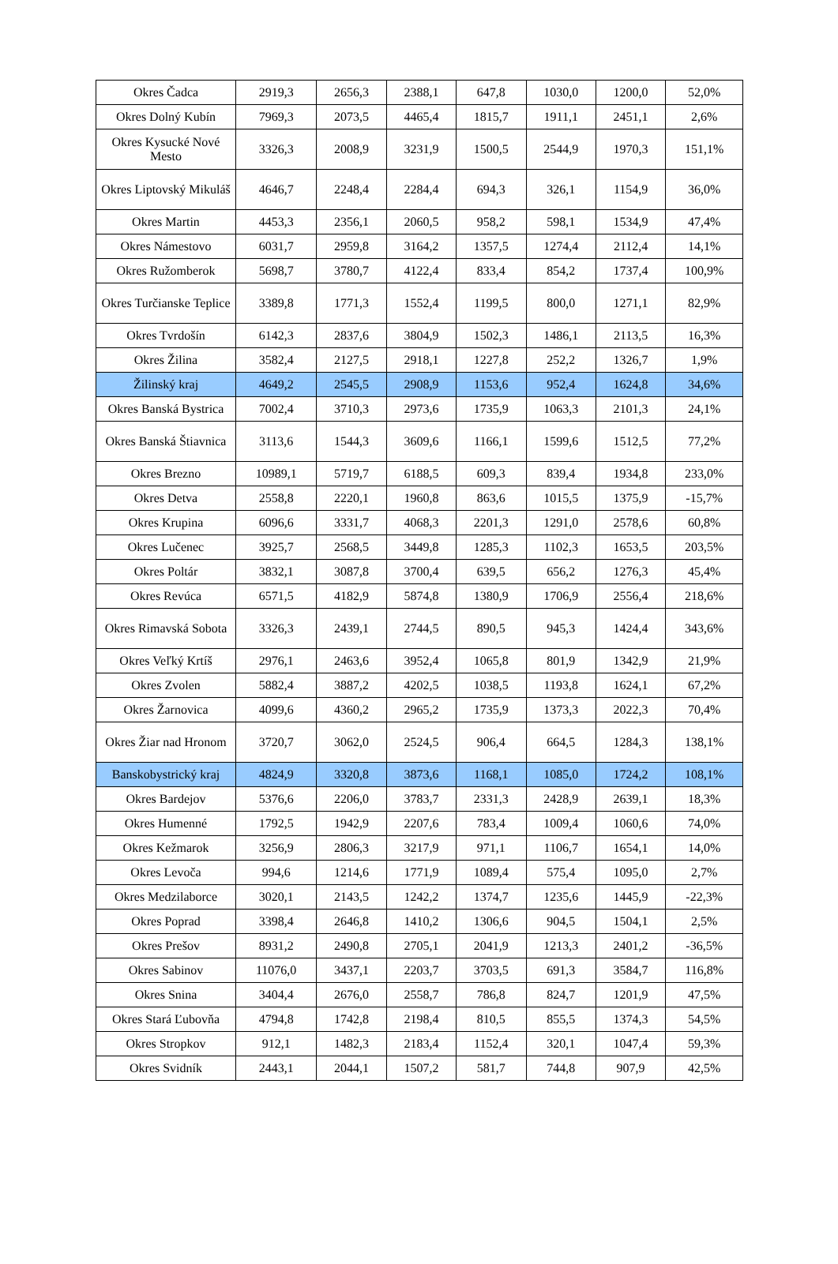| Okres Čadca | 2919,3 | 2656,3 | 2388,1 | 647,8 | 1030,0 | 1200,0 | 52,0% |
| Okres Dolný Kubín | 7969,3 | 2073,5 | 4465,4 | 1815,7 | 1911,1 | 2451,1 | 2,6% |
| Okres Kysucké Nové Mesto | 3326,3 | 2008,9 | 3231,9 | 1500,5 | 2544,9 | 1970,3 | 151,1% |
| Okres Liptovský Mikuláš | 4646,7 | 2248,4 | 2284,4 | 694,3 | 326,1 | 1154,9 | 36,0% |
| Okres Martin | 4453,3 | 2356,1 | 2060,5 | 958,2 | 598,1 | 1534,9 | 47,4% |
| Okres Námestovo | 6031,7 | 2959,8 | 3164,2 | 1357,5 | 1274,4 | 2112,4 | 14,1% |
| Okres Ružomberok | 5698,7 | 3780,7 | 4122,4 | 833,4 | 854,2 | 1737,4 | 100,9% |
| Okres Turčianske Teplice | 3389,8 | 1771,3 | 1552,4 | 1199,5 | 800,0 | 1271,1 | 82,9% |
| Okres Tvrdošín | 6142,3 | 2837,6 | 3804,9 | 1502,3 | 1486,1 | 2113,5 | 16,3% |
| Okres Žilina | 3582,4 | 2127,5 | 2918,1 | 1227,8 | 252,2 | 1326,7 | 1,9% |
| Žilinský kraj | 4649,2 | 2545,5 | 2908,9 | 1153,6 | 952,4 | 1624,8 | 34,6% |
| Okres Banská Bystrica | 7002,4 | 3710,3 | 2973,6 | 1735,9 | 1063,3 | 2101,3 | 24,1% |
| Okres Banská Štiavnica | 3113,6 | 1544,3 | 3609,6 | 1166,1 | 1599,6 | 1512,5 | 77,2% |
| Okres Brezno | 10989,1 | 5719,7 | 6188,5 | 609,3 | 839,4 | 1934,8 | 233,0% |
| Okres Detva | 2558,8 | 2220,1 | 1960,8 | 863,6 | 1015,5 | 1375,9 | -15,7% |
| Okres Krupina | 6096,6 | 3331,7 | 4068,3 | 2201,3 | 1291,0 | 2578,6 | 60,8% |
| Okres Lučenec | 3925,7 | 2568,5 | 3449,8 | 1285,3 | 1102,3 | 1653,5 | 203,5% |
| Okres Poltár | 3832,1 | 3087,8 | 3700,4 | 639,5 | 656,2 | 1276,3 | 45,4% |
| Okres Revúca | 6571,5 | 4182,9 | 5874,8 | 1380,9 | 1706,9 | 2556,4 | 218,6% |
| Okres Rimavská Sobota | 3326,3 | 2439,1 | 2744,5 | 890,5 | 945,3 | 1424,4 | 343,6% |
| Okres Veľký Krtíš | 2976,1 | 2463,6 | 3952,4 | 1065,8 | 801,9 | 1342,9 | 21,9% |
| Okres Zvolen | 5882,4 | 3887,2 | 4202,5 | 1038,5 | 1193,8 | 1624,1 | 67,2% |
| Okres Žarnovica | 4099,6 | 4360,2 | 2965,2 | 1735,9 | 1373,3 | 2022,3 | 70,4% |
| Okres Žiar nad Hronom | 3720,7 | 3062,0 | 2524,5 | 906,4 | 664,5 | 1284,3 | 138,1% |
| Banskobystrický kraj | 4824,9 | 3320,8 | 3873,6 | 1168,1 | 1085,0 | 1724,2 | 108,1% |
| Okres Bardejov | 5376,6 | 2206,0 | 3783,7 | 2331,3 | 2428,9 | 2639,1 | 18,3% |
| Okres Humenné | 1792,5 | 1942,9 | 2207,6 | 783,4 | 1009,4 | 1060,6 | 74,0% |
| Okres Kežmarok | 3256,9 | 2806,3 | 3217,9 | 971,1 | 1106,7 | 1654,1 | 14,0% |
| Okres Levoča | 994,6 | 1214,6 | 1771,9 | 1089,4 | 575,4 | 1095,0 | 2,7% |
| Okres Medzilaborce | 3020,1 | 2143,5 | 1242,2 | 1374,7 | 1235,6 | 1445,9 | -22,3% |
| Okres Poprad | 3398,4 | 2646,8 | 1410,2 | 1306,6 | 904,5 | 1504,1 | 2,5% |
| Okres Prešov | 8931,2 | 2490,8 | 2705,1 | 2041,9 | 1213,3 | 2401,2 | -36,5% |
| Okres Sabinov | 11076,0 | 3437,1 | 2203,7 | 3703,5 | 691,3 | 3584,7 | 116,8% |
| Okres Snina | 3404,4 | 2676,0 | 2558,7 | 786,8 | 824,7 | 1201,9 | 47,5% |
| Okres Stará Ľubovňa | 4794,8 | 1742,8 | 2198,4 | 810,5 | 855,5 | 1374,3 | 54,5% |
| Okres Stropkov | 912,1 | 1482,3 | 2183,4 | 1152,4 | 320,1 | 1047,4 | 59,3% |
| Okres Svidník | 2443,1 | 2044,1 | 1507,2 | 581,7 | 744,8 | 907,9 | 42,5% |